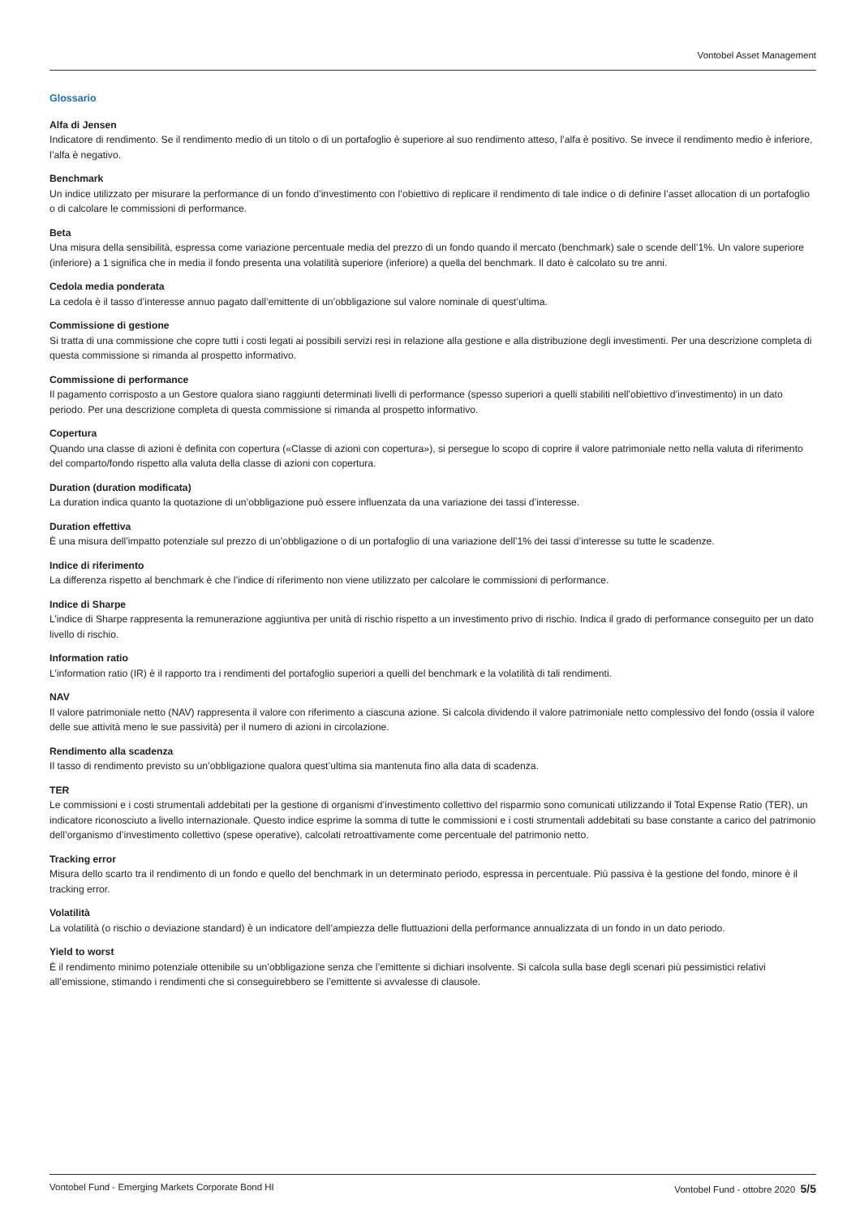Vontobel Asset Management
Glossario
Alfa di Jensen
Indicatore di rendimento. Se il rendimento medio di un titolo o di un portafoglio è superiore al suo rendimento atteso, l’alfa è positivo. Se invece il rendimento medio è inferiore, l’alfa è negativo.
Benchmark
Un indice utilizzato per misurare la performance di un fondo d’investimento con l’obiettivo di replicare il rendimento di tale indice o di definire l’asset allocation di un portafoglio o di calcolare le commissioni di performance.
Beta
Una misura della sensibilità, espressa come variazione percentuale media del prezzo di un fondo quando il mercato (benchmark) sale o scende dell’1%. Un valore superiore (inferiore) a 1 significa che in media il fondo presenta una volatilità superiore (inferiore) a quella del benchmark. Il dato è calcolato su tre anni.
Cedola media ponderata
La cedola è il tasso d’interesse annuo pagato dall’emittente di un’obbligazione sul valore nominale di quest’ultima.
Commissione di gestione
Si tratta di una commissione che copre tutti i costi legati ai possibili servizi resi in relazione alla gestione e alla distribuzione degli investimenti. Per una descrizione completa di questa commissione si rimanda al prospetto informativo.
Commissione di performance
Il pagamento corrisposto a un Gestore qualora siano raggiunti determinati livelli di performance (spesso superiori a quelli stabiliti nell’obiettivo d’investimento) in un dato periodo. Per una descrizione completa di questa commissione si rimanda al prospetto informativo.
Copertura
Quando una classe di azioni è definita con copertura («Classe di azioni con copertura»), si persegue lo scopo di coprire il valore patrimoniale netto nella valuta di riferimento del comparto/fondo rispetto alla valuta della classe di azioni con copertura.
Duration (duration modificata)
La duration indica quanto la quotazione di un’obbligazione può essere influenzata da una variazione dei tassi d’interesse.
Duration effettiva
È una misura dell’impatto potenziale sul prezzo di un’obbligazione o di un portafoglio di una variazione dell’1% dei tassi d’interesse su tutte le scadenze.
Indice di riferimento
La differenza rispetto al benchmark è che l’indice di riferimento non viene utilizzato per calcolare le commissioni di performance.
Indice di Sharpe
L’indice di Sharpe rappresenta la remunerazione aggiuntiva per unità di rischio rispetto a un investimento privo di rischio. Indica il grado di performance conseguito per un dato livello di rischio.
Information ratio
L’information ratio (IR) è il rapporto tra i rendimenti del portafoglio superiori a quelli del benchmark e la volatilità di tali rendimenti.
NAV
Il valore patrimoniale netto (NAV) rappresenta il valore con riferimento a ciascuna azione. Si calcola dividendo il valore patrimoniale netto complessivo del fondo (ossia il valore delle sue attività meno le sue passività) per il numero di azioni in circolazione.
Rendimento alla scadenza
Il tasso di rendimento previsto su un’obbligazione qualora quest’ultima sia mantenuta fino alla data di scadenza.
TER
Le commissioni e i costi strumentali addebitati per la gestione di organismi d’investimento collettivo del risparmio sono comunicati utilizzando il Total Expense Ratio (TER), un indicatore riconosciuto a livello internazionale. Questo indice esprime la somma di tutte le commissioni e i costi strumentali addebitati su base constante a carico del patrimonio dell’organismo d’investimento collettivo (spese operative), calcolati retroattivamente come percentuale del patrimonio netto.
Tracking error
Misura dello scarto tra il rendimento di un fondo e quello del benchmark in un determinato periodo, espressa in percentuale. Più passiva è la gestione del fondo, minore è il tracking error.
Volatilità
La volatilità (o rischio o deviazione standard) è un indicatore dell’ampiezza delle fluttuazioni della performance annualizzata di un fondo in un dato periodo.
Yield to worst
È il rendimento minimo potenziale ottenibile su un’obbligazione senza che l’emittente si dichiari insolvente. Si calcola sulla base degli scenari più pessimistici relativi all’emissione, stimando i rendimenti che si conseguirebbero se l’emittente si avvalesse di clausole.
Vontobel Fund - Emerging Markets Corporate Bond HI Vontobel Fund - ottobre 2020 5/5